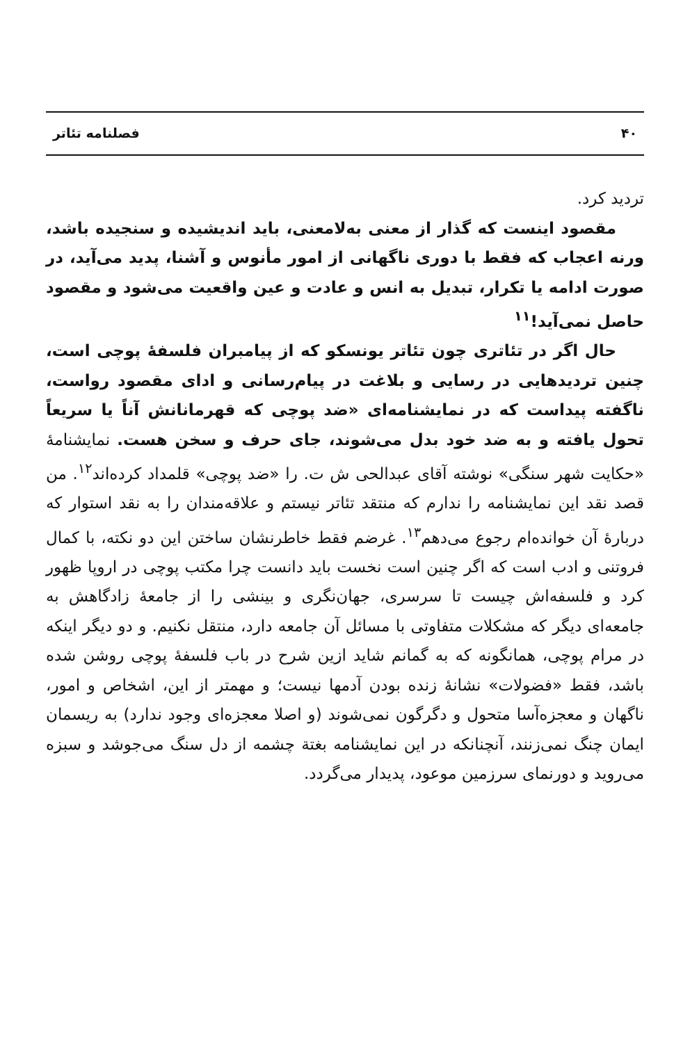۴۰ فصلنامه تئاتر
تردید کرد.
مقصود اینست که گذار از معنی به‌لامعنی، باید اندیشیده و سنجیده باشد، ورنه اعجاب که فقط با دوری ناگهانی از امور مأنوس و آشنا، پدید می‌آید، در صورت ادامه یا تکرار، تبدیل به انس و عادت و عین واقعیت می‌شود و مقصود حاصل نمی‌آید!<sup>۱۱</sup>
حال اگر در تئاتری چون تئاتر یونسکو که از پیامبران فلسفهٔ پوچی است، چنین تردیدهایی در رسایی و بلاغت در پیام‌رسانی و ادای مقصود رواست، ناگفته پیداست که در نمایشنامه‌ای «ضد پوچی که قهرمانانش آناً یا سریعاً تحول یافته و به ضد خود بدل می‌شوند، جای حرف و سخن هست. نمایشنامهٔ «حکایت شهر سنگی» نوشته آقای عبدالحی ش ت. را «ضد پوچی» قلمداد کرده‌اند<sup>۱۲</sup>. من قصد نقد این نمایشنامه را ندارم که منتقد تئاتر نیستم و علاقه‌مندان را به نقد استوار که دربارهٔ آن خوانده‌ام رجوع می‌دهم<sup>۱۳</sup>. غرضم فقط خاطرنشان ساختن این دو نکته، با کمال فروتنی و ادب است که اگر چنین است نخست باید دانست چرا مکتب پوچی در اروپا ظهور کرد و فلسفه‌اش چیست تا سرسری، جهان‌نگری و بینشی را از جامعهٔ زادگاهش به جامعه‌ای دیگر که مشکلات متفاوتی با مسائل آن جامعه دارد، منتقل نکنیم. و دو دیگر اینکه در مرام پوچی، همانگونه که به گمانم شاید ازین شرح در باب فلسفهٔ پوچی روشن شده باشد، فقط «فضولات» نشانهٔ زنده بودن آدمها نیست؛ و مهمتر از این، اشخاص و امور، ناگهان و معجزه‌آسا متحول و دگرگون نمی‌شوند (و اصلا معجزه‌ای وجود ندارد) به ریسمان ایمان چنگ نمی‌زنند، آنچنانکه در این نمایشنامه بغتة چشمه از دل سنگ می‌جوشد و سبزه می‌روید و دورنمای سرزمین موعود، پدیدار می‌گردد.